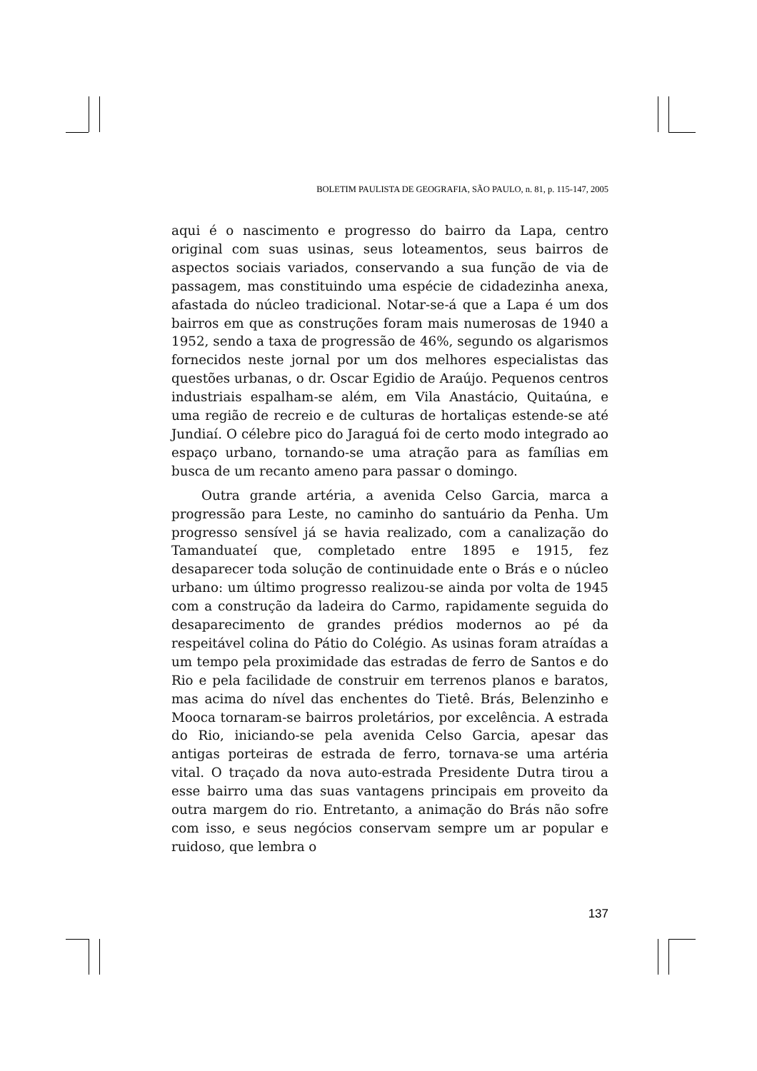BOLETIM PAULISTA DE GEOGRAFIA, SÃO PAULO, n. 81, p. 115-147, 2005
aqui é o nascimento e progresso do bairro da Lapa, centro original com suas usinas, seus loteamentos, seus bairros de aspectos sociais variados, conservando a sua função de via de passagem, mas constituindo uma espécie de cidadezinha anexa, afastada do núcleo tradicional. Notar-se-á que a Lapa é um dos bairros em que as construções foram mais numerosas de 1940 a 1952, sendo a taxa de progressão de 46%, segundo os algarismos fornecidos neste jornal por um dos melhores especialistas das questões urbanas, o dr. Oscar Egidio de Araújo. Pequenos centros industriais espalham-se além, em Vila Anastácio, Quitaúna, e uma região de recreio e de culturas de hortaliças estende-se até Jundiaí. O célebre pico do Jaraguá foi de certo modo integrado ao espaço urbano, tornando-se uma atração para as famílias em busca de um recanto ameno para passar o domingo.
Outra grande artéria, a avenida Celso Garcia, marca a progressão para Leste, no caminho do santuário da Penha. Um progresso sensível já se havia realizado, com a canalização do Tamanduateí que, completado entre 1895 e 1915, fez desaparecer toda solução de continuidade ente o Brás e o núcleo urbano: um último progresso realizou-se ainda por volta de 1945 com a construção da ladeira do Carmo, rapidamente seguida do desaparecimento de grandes prédios modernos ao pé da respeitável colina do Pátio do Colégio. As usinas foram atraídas a um tempo pela proximidade das estradas de ferro de Santos e do Rio e pela facilidade de construir em terrenos planos e baratos, mas acima do nível das enchentes do Tietê. Brás, Belenzinho e Mooca tornaram-se bairros proletários, por excelência. A estrada do Rio, iniciando-se pela avenida Celso Garcia, apesar das antigas porteiras de estrada de ferro, tornava-se uma artéria vital. O traçado da nova auto-estrada Presidente Dutra tirou a esse bairro uma das suas vantagens principais em proveito da outra margem do rio. Entretanto, a animação do Brás não sofre com isso, e seus negócios conservam sempre um ar popular e ruidoso, que lembra o
137